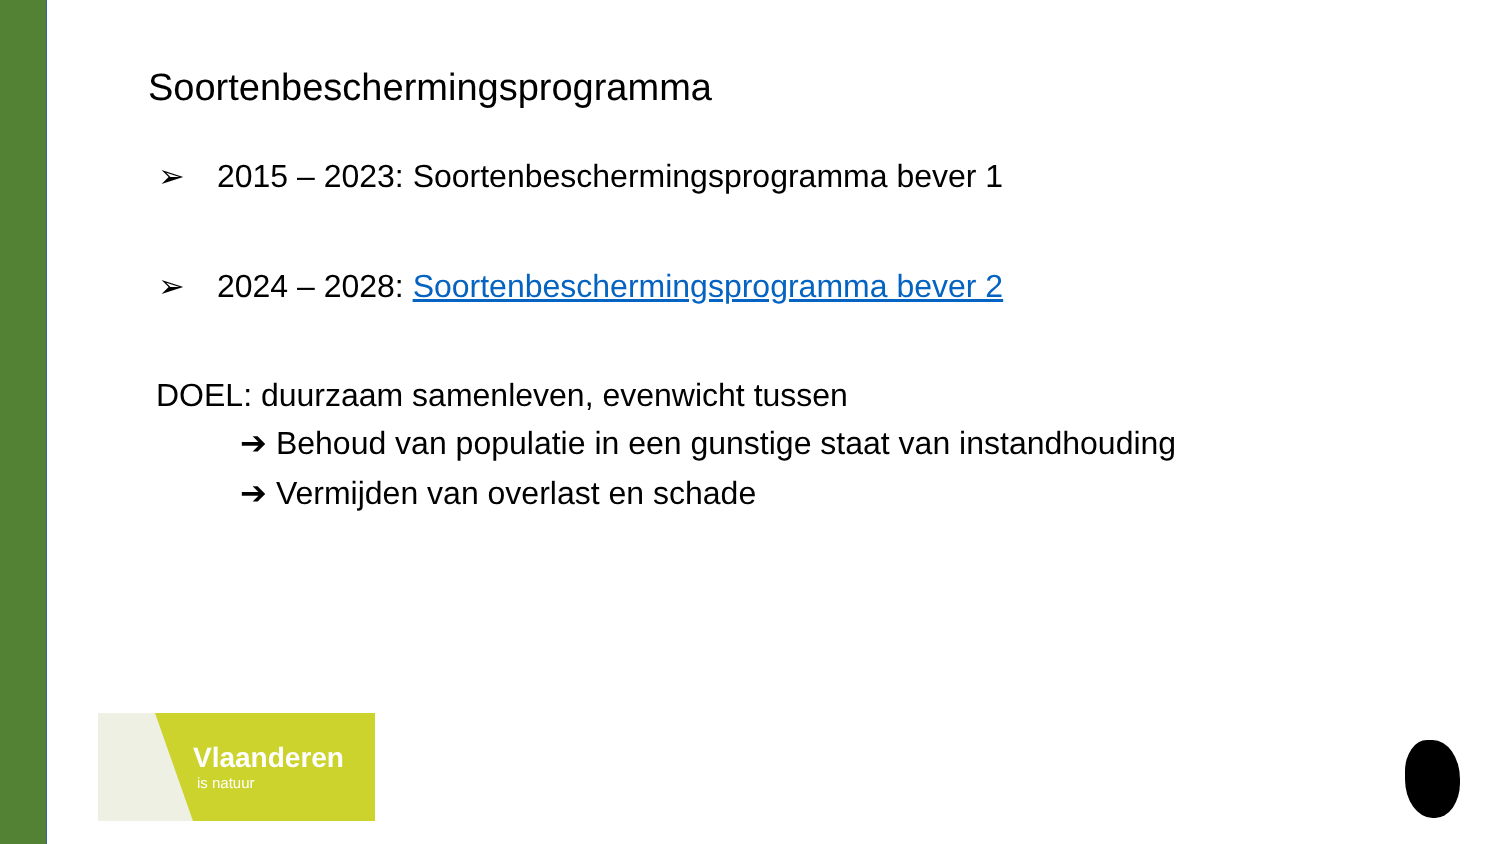Soortenbeschermingsprogramma
➢ 2015 – 2023: Soortenbeschermingsprogramma bever 1
➢ 2024 – 2028: Soortenbeschermingsprogramma bever 2
DOEL: duurzaam samenleven, evenwicht tussen
➔ Behoud van populatie in een gunstige staat van instandhouding
➔ Vermijden van overlast en schade
Vlaanderen
is natuur